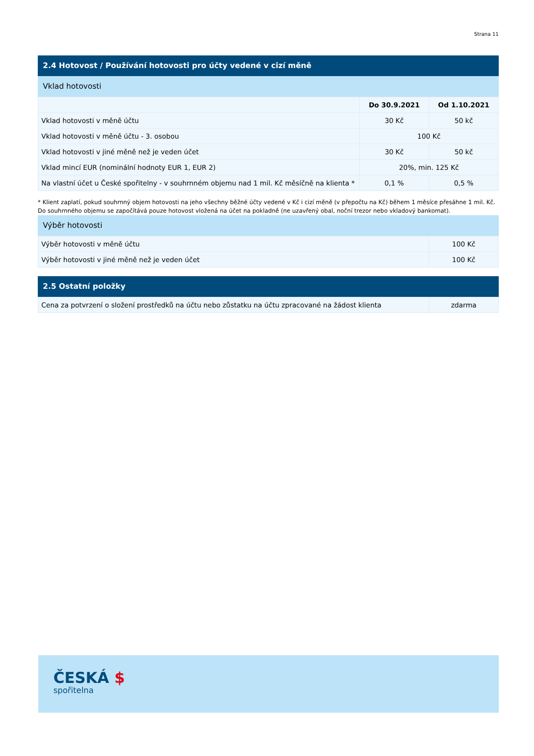Strana 11
2.4 Hotovost / Používání hotovosti pro účty vedené v cizí měně
Vklad hotovosti
| | Do 30.9.2021 | Od 1.10.2021 |
| Vklad hotovosti v měně účtu | 30 Kč | 50 kč |
| Vklad hotovosti v měně účtu - 3. osobou | 100 Kč | |
| Vklad hotovosti v jiné měně než je veden účet | 30 Kč | 50 kč |
| Vklad mincí EUR (nominální hodnoty EUR 1, EUR 2) | 20%, min. 125 Kč | |
| Na vlastní účet u České spořitelny - v souhrnném objemu nad 1 mil. Kč měsíčně na klienta * | 0,1 % | 0,5 % |
* Klient zaplatí, pokud souhrnný objem hotovosti na jeho všechny běžné účty vedené v Kč i cizí měně (v přepočtu na Kč) během 1 měsíce přesáhne 1 mil. Kč. Do souhrnného objemu se započítává pouze hotovost vložená na účet na pokladně (ne uzavřený obal, noční trezor nebo vkladový bankomat).
Výběr hotovosti
| Výběr hotovosti v měně účtu | 100 Kč |
| Výběr hotovosti v jiné měně než je veden účet | 100 Kč |
2.5 Ostatní položky
| Cena za potvrzení o složení prostředků na účtu nebo zůstatku na účtu zpracované na žádost klienta | zdarma |
ČESKÁ $
spořitelna